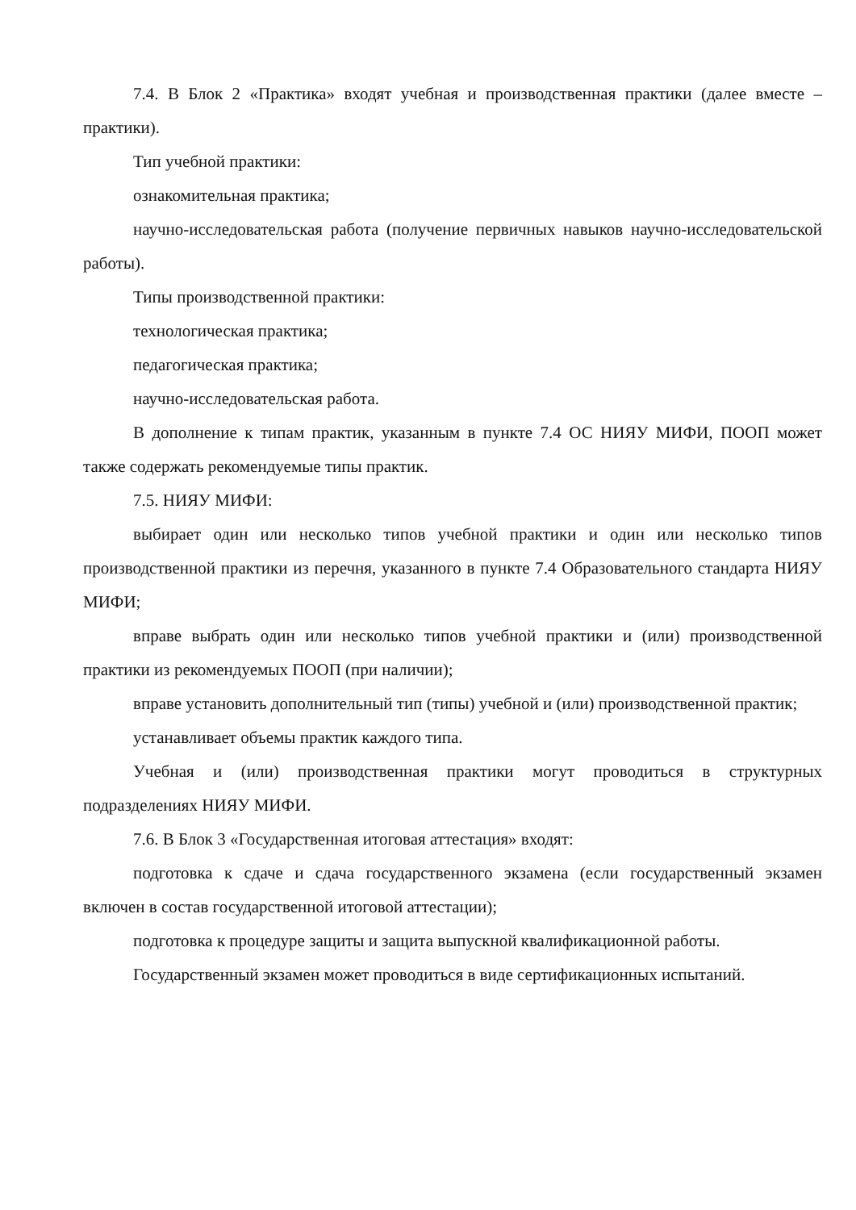7.4. В Блок 2 «Практика» входят учебная и производственная практики (далее вместе – практики).
Тип учебной практики:
ознакомительная практика;
научно-исследовательская работа (получение первичных навыков научно-исследовательской работы).
Типы производственной практики:
технологическая практика;
педагогическая практика;
научно-исследовательская работа.
В дополнение к типам практик, указанным в пункте 7.4 ОС НИЯУ МИФИ, ПООП может также содержать рекомендуемые типы практик.
7.5. НИЯУ МИФИ:
выбирает один или несколько типов учебной практики и один или несколько типов производственной практики из перечня, указанного в пункте 7.4 Образовательного стандарта НИЯУ МИФИ;
вправе выбрать один или несколько типов учебной практики и (или) производственной практики из рекомендуемых ПООП (при наличии);
вправе установить дополнительный тип (типы) учебной и (или) производственной практик;
устанавливает объемы практик каждого типа.
Учебная и (или) производственная практики могут проводиться в структурных подразделениях НИЯУ МИФИ.
7.6. В Блок 3 «Государственная итоговая аттестация» входят:
подготовка к сдаче и сдача государственного экзамена (если государственный экзамен включен в состав государственной итоговой аттестации);
подготовка к процедуре защиты и защита выпускной квалификационной работы.
Государственный экзамен может проводиться в виде сертификационных испытаний.